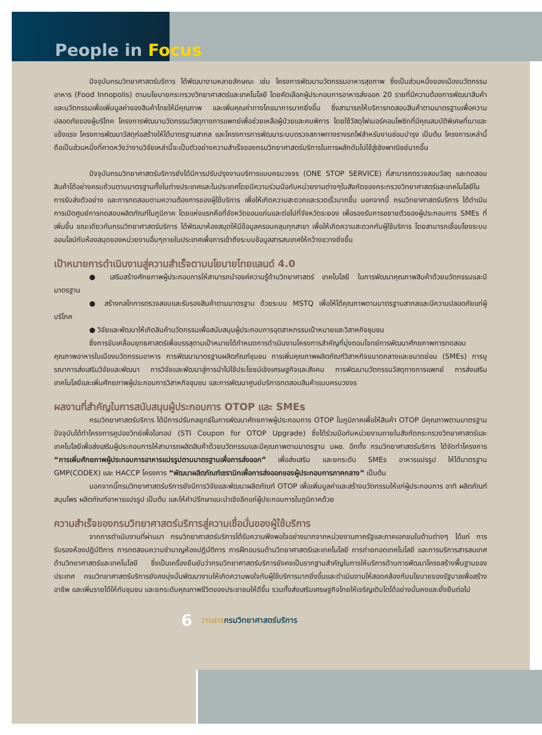People in Focus
ปัจจุบันกรมวิทยาศาสตร์บริการ ได้พัฒนางานหลายลักษณะ เช่น โครงการพัฒนานวัตกรรมอาหารสุขภาพ ซึ่งเป็นส่วนหนึ่งของเมืองนวัตกรรมอาหาร (Food Innopolis) ตามนโยบายกระทรวงวิทยาศาสตร์และเทคโนโลยี โดยคัดเลือกผู้ประกอบการอาหารส่งออก 20 รายที่มีความต้องการพัฒนาสินค้าและนวัตกรรมเพื่อเพิ่มมูลค่าของสินค้าไทยให้มีคุณภาพ และเพิ่มคุณค่าทางโภชนาการมากยิ่งขึ้น ซึ่งสามารถให้บริการทดสอบสินค้าตามมาตรฐานเพื่อความปลอดภัยของผู้บริโภค โครงการพัฒนานวัตกรรมวัสดุทางการแพทย์เพื่อช่วยเหลือผู้ป่วยและคนพิการ โดยใช้วัสดุไฟเบอร์คอมโพซิทที่มีคุณสมบัติพิเศษที่เบาและแข็งแรง โครงการพัฒนาวัสดุก่อสร้างให้ได้มาตรฐานสากล และโครงการการพัฒนาระบบตรวจสภาพทางรางรถไฟสำหรับงานซ่อมบำรุง เป็นต้น โครงการเหล่านี้ถือเป็นส่วนหนึ่งที่คาดหวังว่างานวิจัยเหล่านี้จะเป็นตัวอย่างความสำเร็จของกรมวิทยาศาสตร์บริการในการผลักดันไปใช้สู่เชิงพาณิชย์มากขึ้น
ปัจจุบันกรมวิทยาศาสตร์บริการยังได้มีการปรับปรุงงานบริการแบบครบวงจร (ONE STOP SERVICE) ที่สามารถตรวจสอบวัสดุ และทดสอบสินค้าได้อย่างครบถ้วนตามมาตรฐานทั้งในต่างประเทศและในประเทศโดยมีความร่วมมือกับหน่วยงานต่างๆในสังกัดของกระทรวงวิทยาศาสตร์และเทคโนโลยีในการรับส่งตัวอย่าง และการทดสอบตามความต้องการของผู้ใช้บริการ เพื่อให้เกิดความสะดวกและรวดเร็วมากขึ้น นอกจากนี้ กรมวิทยาศาสตร์บริการ ได้ดำเนินการเปิดศูนย์การทดสอบผลิตภัณฑ์ในภูมิภาค โดยแห่งแรกคือที่จังหวัดขอนแก่นและต่อไปที่จังหวัดระยอง เพื่อรองรับการขยายตัวของผู้ประกอบการ SMEs ที่เพิ่มขึ้น ขณะเดียวกันกรมวิทยาศาสตร์บริการ ได้พัฒนาห้องสมุดให้มีข้อมูลครอบคลุมทุกสาขา เพื่อให้เกิดความสะดวกกับผู้ใช้บริการ โดยสามารถเชื่อมโยงระบบออนไลน์กับห้องสมุดของหน่วยงานอื่นๆภายในประเทศเพื่อการเข้าถึงระบบข้อมูลสารสนเทศให้กว้างขวางยิ่งขึ้น
เป้าหมายการดำเนินงานสู่ความสำเร็จตามนโยบายไทยแลนด์ 4.0
● เสริมสร้างศักยภาพผู้ประกอบการให้สามารถนำองค์ความรู้ด้านวิทยาศาสตร์ เทคโนโลยี ในการพัฒนาคุณภาพสินค้าด้วยนวัตกรรมและมีมาตรฐาน
● สร้างกลไกการตรวจสอบและรับรองสินค้าตามมาตรฐาน ด้วยระบบ MSTQ เพื่อให้ได้คุณภาพตามมาตรฐานสากลและมีความปลอดภัยแก่ผู้บริโภค
● วิจัยและพัฒนาให้เกิดสินค้านวัตกรรมเพื่อสนับสนุนผู้ประกอบการอุตสาหกรรมเป้าหมายและวิสาหกิจชุมชน
ซึ่งการขับเคลื่อนยุทธศาสตร์เพื่อบรรลุตามเป้าหมายได้กำหนดการดำเนินงานโครงการสำคัญที่มุ่งตอบโจทย์การพัฒนาศักยภาพการทดสอบคุณภาพอาหารในเมืองนวัตกรรมอาหาร การพัฒนามาตรฐานผลิตภัณฑ์ชุมชน การเพิ่มคุณภาพผลิตภัณฑ์วิสาหกิจขนาดกลางและขนาดย่อม (SMEs) การบูรณาการส่งเสริมวิจัยและพัฒนา การวิจัยและพัฒนาสู่การนำไปใช้ประโยชน์เชิงเศรษฐกิจและสังคม การพัฒนานวัตกรรมวัสดุทางการแพทย์ การส่งเสริมเทคโนโลยีและเพิ่มศักยภาพผู้ประกอบการวิสาหกิจชุมชน และการพัฒนาศูนย์บริการทดสอบสินค้าแบบครบวงจร
ผลงานที่สำคัญในการสนับสนุนผู้ประกอบการ OTOP และ SMEs
กรมวิทยาศาสตร์บริการ ได้มีการปรับกลยุทธ์ในการพัฒนาศักยภาพผู้ประกอบการ OTOP ในภูมิภาคเพื่อให้สินค้า OTOP มีคุณภาพตามมาตรฐาน ปัจจุบันได้ทำโครงการคูปองวิทย์เพื่อโอทอป (STI Coupon for OTOP Upgrade) ซึ่งได้ร่วมมือกับหน่วยงานภายในสังกัดกระทรวงวิทยาศาสตร์และเทคโนโลยีเพื่อส่งเสริมผู้ประกอบการให้สามารถผลิตสินค้าด้วยนวัตกรรมและมีคุณภาพตามมาตรฐาน มผช. อีกทั้ง กรมวิทยาศาสตร์บริการ ได้จัดทำโครงการ “การเพิ่มศักยภาพผู้ประกอบการอาหารแปรรูปตามมาตรฐานเพื่อการส่งออก” เพื่อส่งเสริม และยกระดับ SMEs อาหารแปรรูป ให้ได้มาตรฐาน GMP(CODEX) และ HACCP โครงการ “พัฒนาผลิตภัณฑ์เซรามิกเพื่อการส่งออกของผู้ประกอบการภาคกลาง” เป็นต้น
นอกจากนี้กรมวิทยาศาสตร์บริการยังมีการวิจัยและพัฒนาผลิตภัณฑ์ OTOP เพื่อเพิ่มมูลค่าและสร้างนวัตกรรมให้แก่ผู้ประกอบการ อาทิ ผลิตภัณฑ์สมุนไพร ผลิตภัณฑ์อาหารแปรรูป เป็นต้น และให้คำปรึกษาแนะนำเชิงลึกแก่ผู้ประกอบการในภูมิภาคด้วย
ความสำเร็จของกรมวิทยาศาสตร์บริการสู่ความเชื่อมั่นของผู้ใช้บริการ
จากการดำเนินงานที่ผ่านมา กรมวิทยาศาสตร์บริการได้รับความพึงพอใจอย่างมากจากหน่วยงานภาครัฐและภาคเอกชนในด้านต่างๆ ได้แก่ การรับรองห้องปฏิบัติการ การทดสอบความชำนาญห้องปฏิบัติการ การฝึกอบรมด้านวิทยาศาสตร์และเทคโนโลยี การถ่ายทอดเทคโนโลยี และการบริการสารสนเทศด้านวิทยาศาสตร์และเทคโนโลยี ซึ่งเป็นเครื่องยืนยันว่ากรมวิทยาศาสตร์บริการยังคงเป็นรากฐานสำคัญในการให้บริการด้านการพัฒนาโครงสร้างพื้นฐานของประเทศ กรมวิทยาศาสตร์บริการยังคงมุ่งมั่นพัฒนางานให้เกิดความพอใจกับผู้ใช้บริการมากยิ่งขึ้นและดำเนินงานให้สอดคล้องกับนโยบายของรัฐบาลเพื่อสร้างอาชีพ และเพิ่มรายได้ให้กับชุมชน และยกระดับคุณภาพชีวิตของประชาชนให้ดีขึ้น รวมทั้งส่งเสริมเศรษฐกิจไทยให้เจริญเติบโตได้อย่างมั่นคงและยั่งยืนต่อไป
6 วารสารกรมวิทยาศาสตร์บริการ